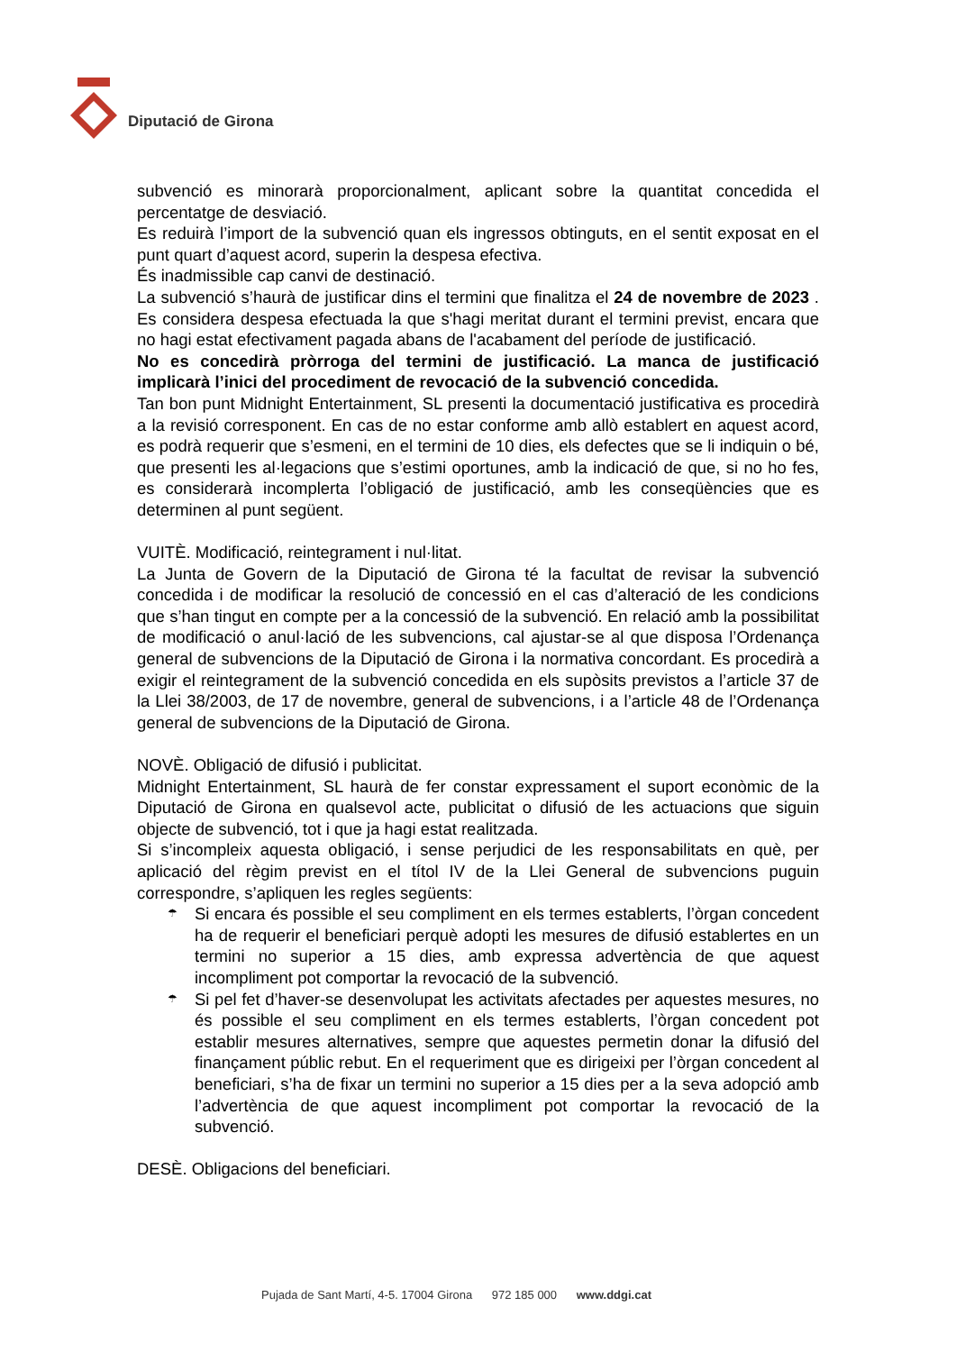Diputació de Girona
subvenció es minorarà proporcionalment, aplicant sobre la quantitat concedida el percentatge de desviació.
Es reduirà l’import de la subvenció quan els ingressos obtinguts, en el sentit exposat en el punt quart d’aquest acord, superin la despesa efectiva.
És inadmissible cap canvi de destinació.
La subvenció s’haurà de justificar dins el termini que finalitza el 24 de novembre de 2023 . Es considera despesa efectuada la que s'hagi meritat durant el termini previst, encara que no hagi estat efectivament pagada abans de l'acabament del període de justificació.
No es concedirà pròrroga del termini de justificació. La manca de justificació implicarà l’inici del procediment de revocació de la subvenció concedida.
Tan bon punt Midnight Entertainment, SL presenti la documentació justificativa es procedirà a la revisió corresponent. En cas de no estar conforme amb allò establert en aquest acord, es podrà requerir que s’esmeni, en el termini de 10 dies, els defectes que se li indiquin o bé, que presenti les al·legacions que s’estimi oportunes, amb la indicació de que, si no ho fes, es considerarà incomplerta l’obligació de justificació, amb les conseqüències que es determinen al punt següent.
VUITÈ. Modificació, reintegrament i nul·litat.
La Junta de Govern de la Diputació de Girona té la facultat de revisar la subvenció concedida i de modificar la resolució de concessió en el cas d’alteració de les condicions que s’han tingut en compte per a la concessió de la subvenció. En relació amb la possibilitat de modificació o anul·lació de les subvencions, cal ajustar-se al que disposa l’Ordenança general de subvencions de la Diputació de Girona i la normativa concordant. Es procedirà a exigir el reintegrament de la subvenció concedida en els supòsits previstos a l’article 37 de la Llei 38/2003, de 17 de novembre, general de subvencions, i a l’article 48 de l’Ordenança general de subvencions de la Diputació de Girona.
NOVÈ. Obligació de difusió i publicitat.
Midnight Entertainment, SL haurà de fer constar expressament el suport econòmic de la Diputació de Girona en qualsevol acte, publicitat o difusió de les actuacions que siguin objecte de subvenció, tot i que ja hagi estat realitzada.
Si s’incompleix aquesta obligació, i sense perjudici de les responsabilitats en què, per aplicació del règim previst en el títol IV de la Llei General de subvencions puguin correspondre, s’apliquen les regles següents:
☂ Si encara és possible el seu compliment en els termes establerts, l’òrgan concedent ha de requerir el beneficiari perquè adopti les mesures de difusió establertes en un termini no superior a 15 dies, amb expressa advertència de que aquest incompliment pot comportar la revocació de la subvenció.
☂ Si pel fet d’haver-se desenvolupat les activitats afectades per aquestes mesures, no és possible el seu compliment en els termes establerts, l’òrgan concedent pot establir mesures alternatives, sempre que aquestes permetin donar la difusió del finançament públic rebut. En el requeriment que es dirigeixi per l’òrgan concedent al beneficiari, s’ha de fixar un termini no superior a 15 dies per a la seva adopció amb l’advertència de que aquest incompliment pot comportar la revocació de la subvenció.
DESÈ. Obligacions del beneficiari.
Pujada de Sant Martí, 4-5. 17004 Girona 972 185 000 www.ddgi.cat